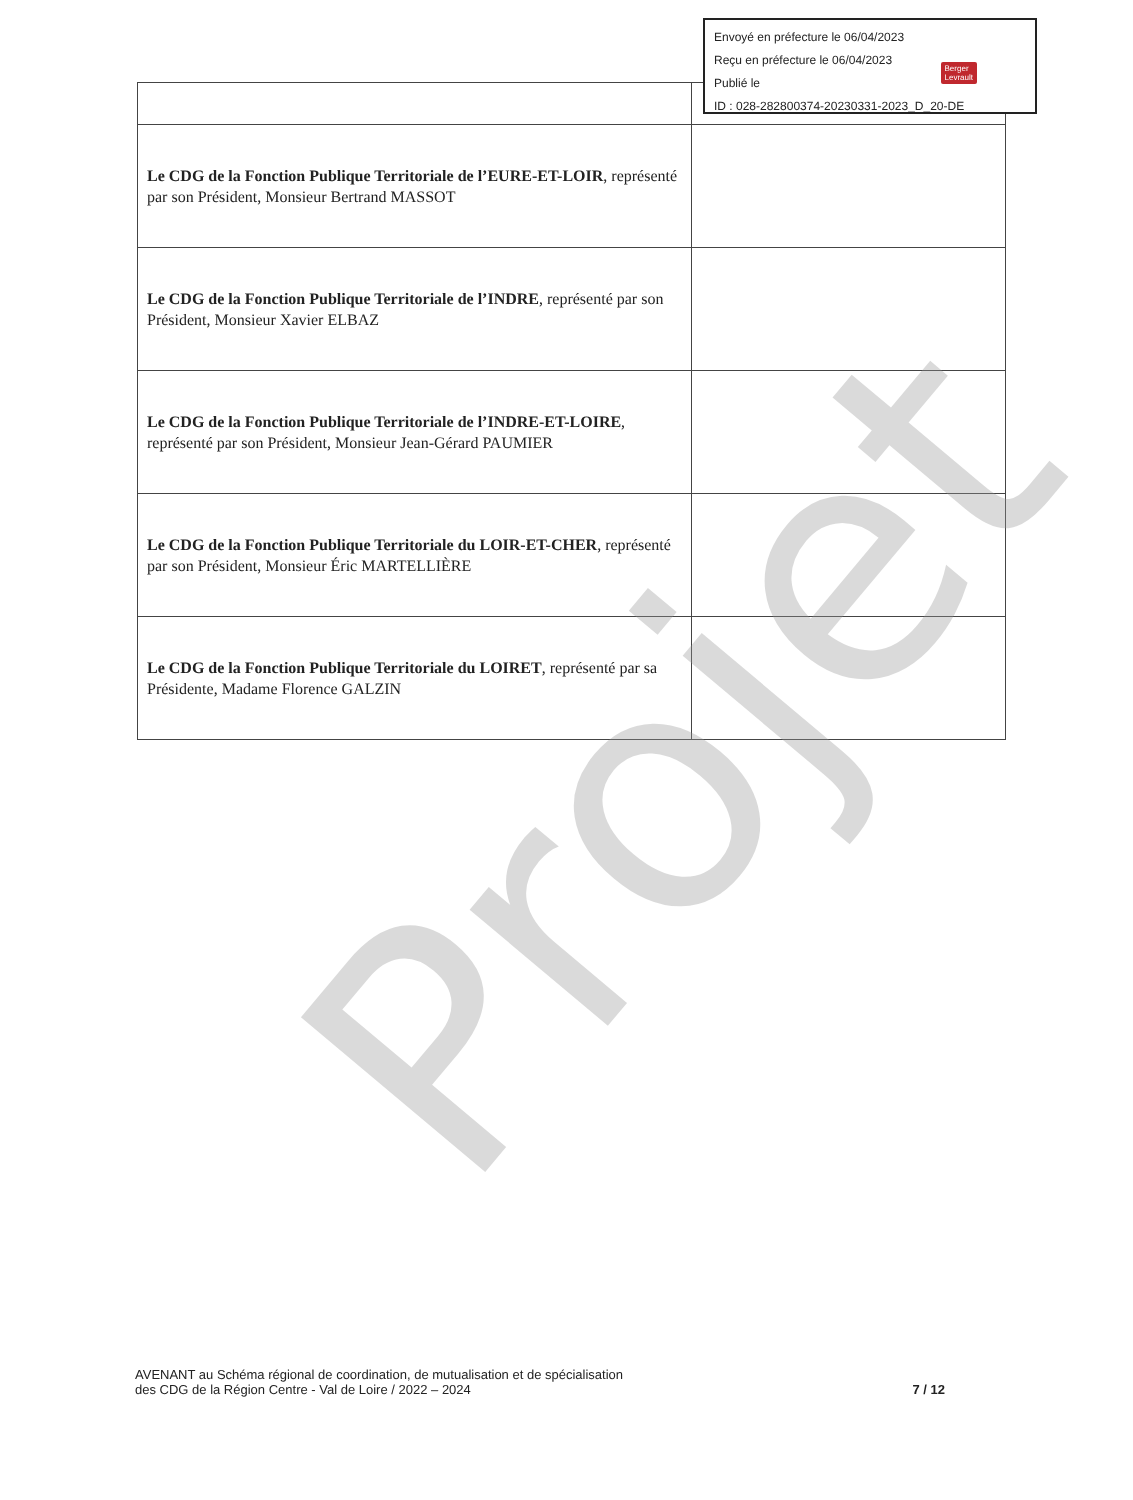| Le CDG de la Fonction Publique Territoriale de l’EURE-ET-LOIR , représenté par son Président, Monsieur Bertrand MASSOT | |
| Le CDG de la Fonction Publique Territoriale de l’INDRE , représenté par son Président, Monsieur Xavier ELBAZ | |
| Le CDG de la Fonction Publique Territoriale de l’INDRE-ET-LOIRE , représenté par son Président, Monsieur Jean-Gérard PAUMIER | |
| Le CDG de la Fonction Publique Territoriale du LOIR-ET-CHER , représenté par son Président, Monsieur Éric MARTELLIÈRE | |
| Le CDG de la Fonction Publique Territoriale du LOIRET , représenté par sa Présidente, Madame Florence GALZIN | |
Envoyé en préfecture le 06/04/2023
Reçu en préfecture le 06/04/2023
Publié le
ID : 028-282800374-20230331-2023_D_20-DE
Berger
Levrault
Projet
AVENANT au Schéma régional de coordination, de mutualisation et de spécialisation
des CDG de la Région Centre - Val de Loire / 2022 – 2024
7 / 12